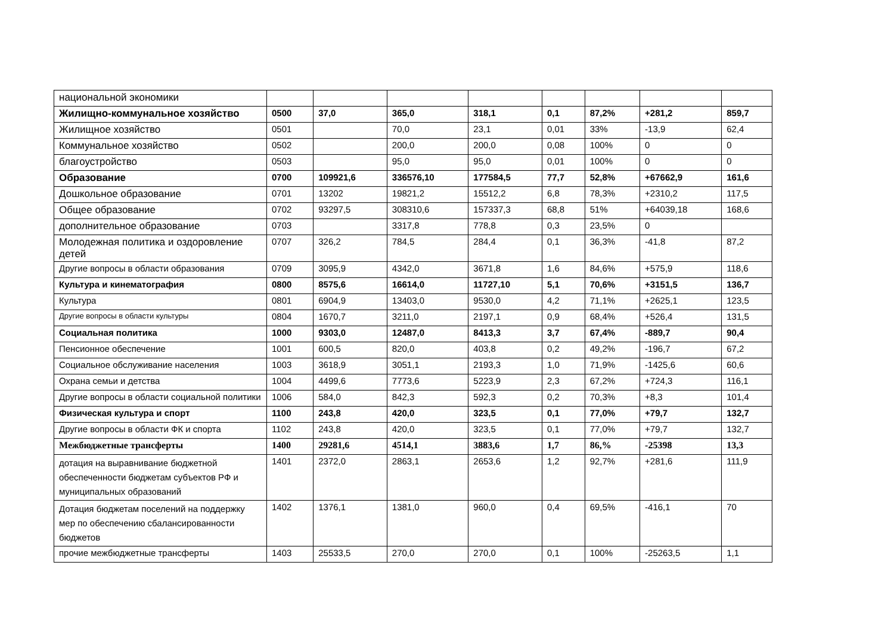| национальной экономики | | | | | | | | |
| Жилищно-коммунальное хозяйство | 0500 | 37,0 | 365,0 | 318,1 | 0,1 | 87,2% | +281,2 | 859,7 |
| Жилищное хозяйство | 0501 | | 70,0 | 23,1 | 0,01 | 33% | -13,9 | 62,4 |
| Коммунальное хозяйство | 0502 | | 200,0 | 200,0 | 0,08 | 100% | 0 | 0 |
| благоустройство | 0503 | | 95,0 | 95,0 | 0,01 | 100% | 0 | 0 |
| Образование | 0700 | 109921,6 | 336576,10 | 177584,5 | 77,7 | 52,8% | +67662,9 | 161,6 |
| Дошкольное образование | 0701 | 13202 | 19821,2 | 15512,2 | 6,8 | 78,3% | +2310,2 | 117,5 |
| Общее образование | 0702 | 93297,5 | 308310,6 | 157337,3 | 68,8 | 51% | +64039,18 | 168,6 |
| дополнительное образование | 0703 | | 3317,8 | 778,8 | 0,3 | 23,5% | 0 | |
| Молодежная политика и оздоровление детей | 0707 | 326,2 | 784,5 | 284,4 | 0,1 | 36,3% | -41,8 | 87,2 |
| Другие вопросы в области образования | 0709 | 3095,9 | 4342,0 | 3671,8 | 1,6 | 84,6% | +575,9 | 118,6 |
| Культура и кинематография | 0800 | 8575,6 | 16614,0 | 11727,10 | 5,1 | 70,6% | +3151,5 | 136,7 |
| Культура | 0801 | 6904,9 | 13403,0 | 9530,0 | 4,2 | 71,1% | +2625,1 | 123,5 |
| Другие вопросы в области культуры | 0804 | 1670,7 | 3211,0 | 2197,1 | 0,9 | 68,4% | +526,4 | 131,5 |
| Социальная политика | 1000 | 9303,0 | 12487,0 | 8413,3 | 3,7 | 67,4% | -889,7 | 90,4 |
| Пенсионное обеспечение | 1001 | 600,5 | 820,0 | 403,8 | 0,2 | 49,2% | -196,7 | 67,2 |
| Социальное обслуживание населения | 1003 | 3618,9 | 3051,1 | 2193,3 | 1,0 | 71,9% | -1425,6 | 60,6 |
| Охрана семьи и детства | 1004 | 4499,6 | 7773,6 | 5223,9 | 2,3 | 67,2% | +724,3 | 116,1 |
| Другие вопросы в области социальной политики | 1006 | 584,0 | 842,3 | 592,3 | 0,2 | 70,3% | +8,3 | 101,4 |
| Физическая культура и спорт | 1100 | 243,8 | 420,0 | 323,5 | 0,1 | 77,0% | +79,7 | 132,7 |
| Другие вопросы в области ФК и спорта | 1102 | 243,8 | 420,0 | 323,5 | 0,1 | 77,0% | +79,7 | 132,7 |
| Межбюджетные трансферты | 1400 | 29281,6 | 4514,1 | 3883,6 | 1,7 | 86,% | -25398 | 13,3 |
| дотация на выравнивание бюджетной обеспеченности бюджетам субъектов РФ и муниципальных образований | 1401 | 2372,0 | 2863,1 | 2653,6 | 1,2 | 92,7% | +281,6 | 111,9 |
| Дотация бюджетам поселений на поддержку мер по обеспечению сбалансированности бюджетов | 1402 | 1376,1 | 1381,0 | 960,0 | 0,4 | 69,5% | -416,1 | 70 |
| прочие межбюджетные трансферты | 1403 | 25533,5 | 270,0 | 270,0 | 0,1 | 100% | -25263,5 | 1,1 |